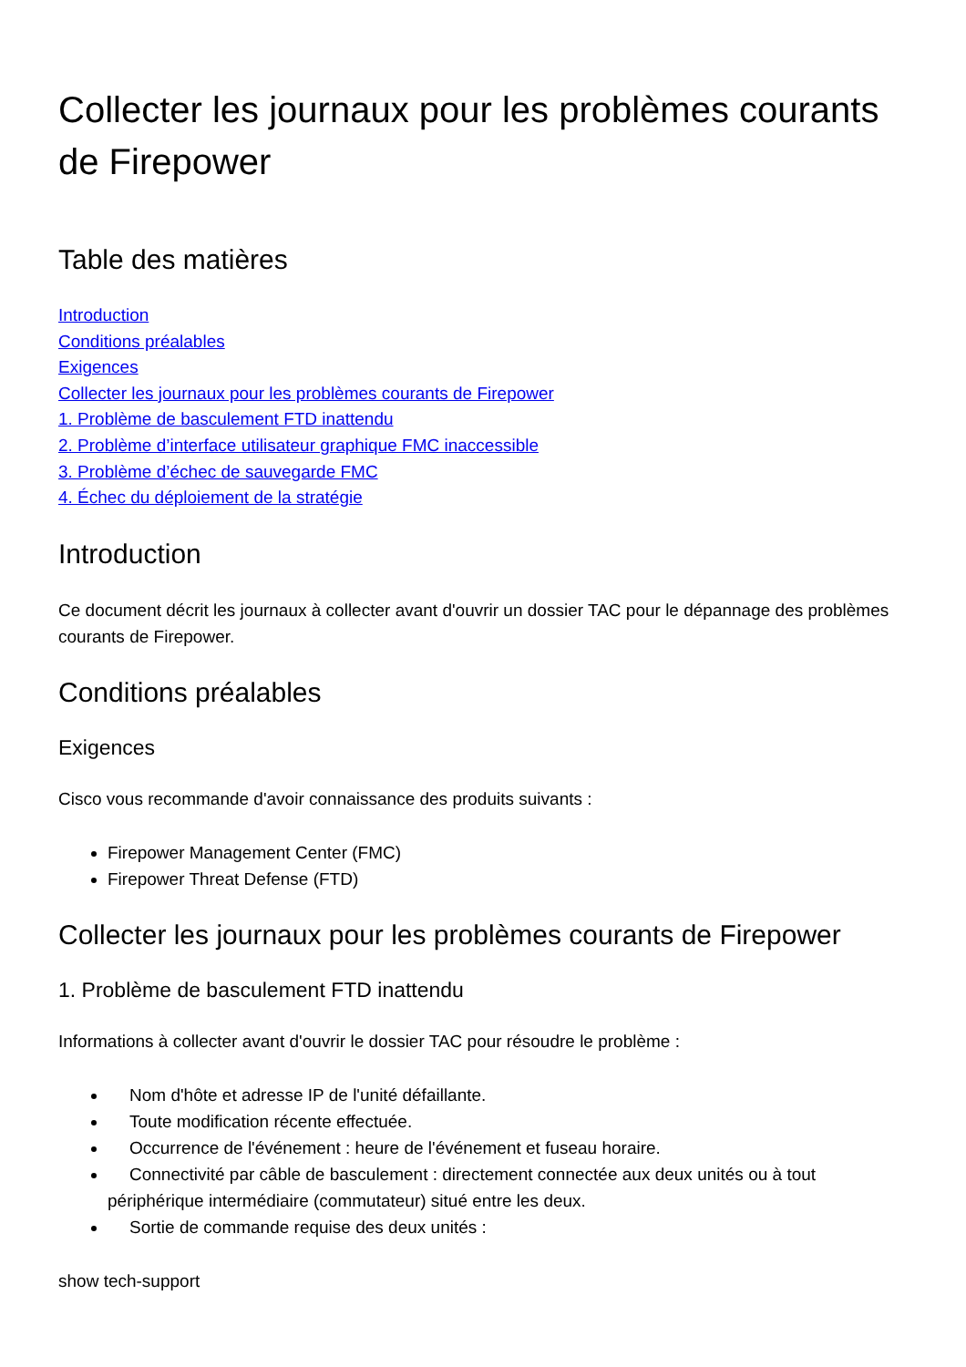Collecter les journaux pour les problèmes courants de Firepower
Table des matières
Introduction
Conditions préalables
Exigences
Collecter les journaux pour les problèmes courants de Firepower
1. Problème de basculement FTD inattendu
2. Problème d’interface utilisateur graphique FMC inaccessible
3. Problème d’échec de sauvegarde FMC
4. Échec du déploiement de la stratégie
Introduction
Ce document décrit les journaux à collecter avant d'ouvrir un dossier TAC pour le dépannage des problèmes courants de Firepower.
Conditions préalables
Exigences
Cisco vous recommande d'avoir connaissance des produits suivants :
Firepower Management Center (FMC)
Firepower Threat Defense (FTD)
Collecter les journaux pour les problèmes courants de Firepower
1. Problème de basculement FTD inattendu
Informations à collecter avant d'ouvrir le dossier TAC pour résoudre le problème :
Nom d'hôte et adresse IP de l'unité défaillante.
Toute modification récente effectuée.
Occurrence de l'événement : heure de l'événement et fuseau horaire.
Connectivité par câble de basculement : directement connectée aux deux unités ou à tout périphérique intermédiaire (commutateur) situé entre les deux.
Sortie de commande requise des deux unités :
show tech-support